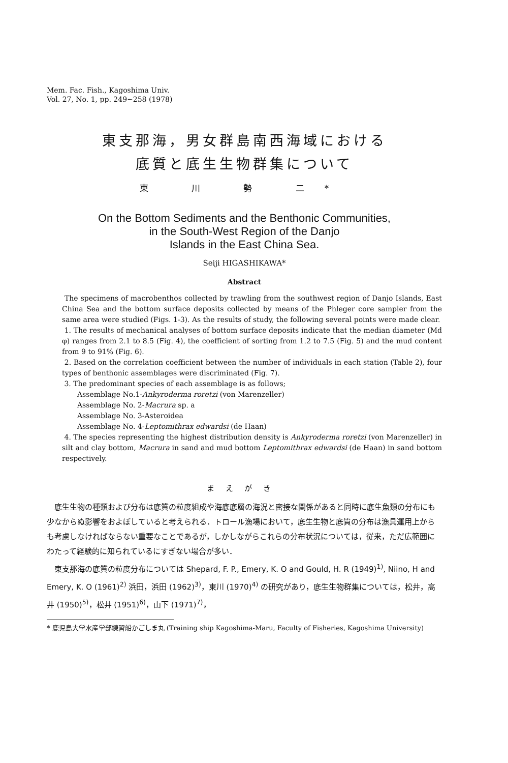Mem. Fac. Fish., Kagoshima Univ.
Vol. 27, No. 1, pp. 249~258 (1978)
東支那海，男女群島南西海域における
底質と底生生物群集について
東 川 勢 二*
On the Bottom Sediments and the Benthonic Communities,
in the South-West Region of the Danjo
Islands in the East China Sea.
Seiji HIGASHIKAWA*
Abstract
The specimens of macrobenthos collected by trawling from the southwest region of Danjo Islands, East China Sea and the bottom surface deposits collected by means of the Phleger core sampler from the same area were studied (Figs. 1-3). As the results of study, the following several points were made clear.
1. The results of mechanical analyses of bottom surface deposits indicate that the median diameter (Md φ) ranges from 2.1 to 8.5 (Fig. 4), the coefficient of sorting from 1.2 to 7.5 (Fig. 5) and the mud content from 9 to 91% (Fig. 6).
2. Based on the correlation coefficient between the number of individuals in each station (Table 2), four types of benthonic assemblages were discriminated (Fig. 7).
3. The predominant species of each assemblage is as follows;
Assemblage No.1-Ankyroderma roretzi (von Marenzeller)
Assemblage No. 2-Macrura sp. a
Assemblage No. 3-Asteroidea
Assemblage No. 4-Leptomithrax edwardsi (de Haan)
4. The species representing the highest distribution density is Ankyroderma roretzi (von Marenzeller) in silt and clay bottom, Macrura in sand and mud bottom Leptomithrax edwardsi (de Haan) in sand bottom respectively.
まえがき
底生生物の種類および分布は底質の粒度組成や海底底層の海況と密接な関係があると同時に底生魚類の分布にも少なからぬ影響をおよぼしていると考えられる．トロール漁場において，底生生物と底質の分布は漁具運用上からも考慮しなければならない重要なことであるが，しかしながらこれらの分布状況については，従来，ただ広範囲にわたって経験的に知られているにすぎない場合が多い．
東支那海の底質の粒度分布については Shepard, F. P., Emery, K. O and Gould, H. R (1949)<sup>1)</sup>, Niino, H and Emery, K. O (1961)<sup>2)</sup> 浜田，浜田 (1962)<sup>3)</sup>，東川 (1970)<sup>4)</sup> の研究があり，底生生物群集については，松井，高井 (1950)<sup>5)</sup>，松井 (1951)<sup>6)</sup>，山下 (1971)<sup>7)</sup>，
* 鹿児島大学水産学部練習船かごしま丸 (Training ship Kagoshima-Maru, Faculty of Fisheries, Kagoshima University)